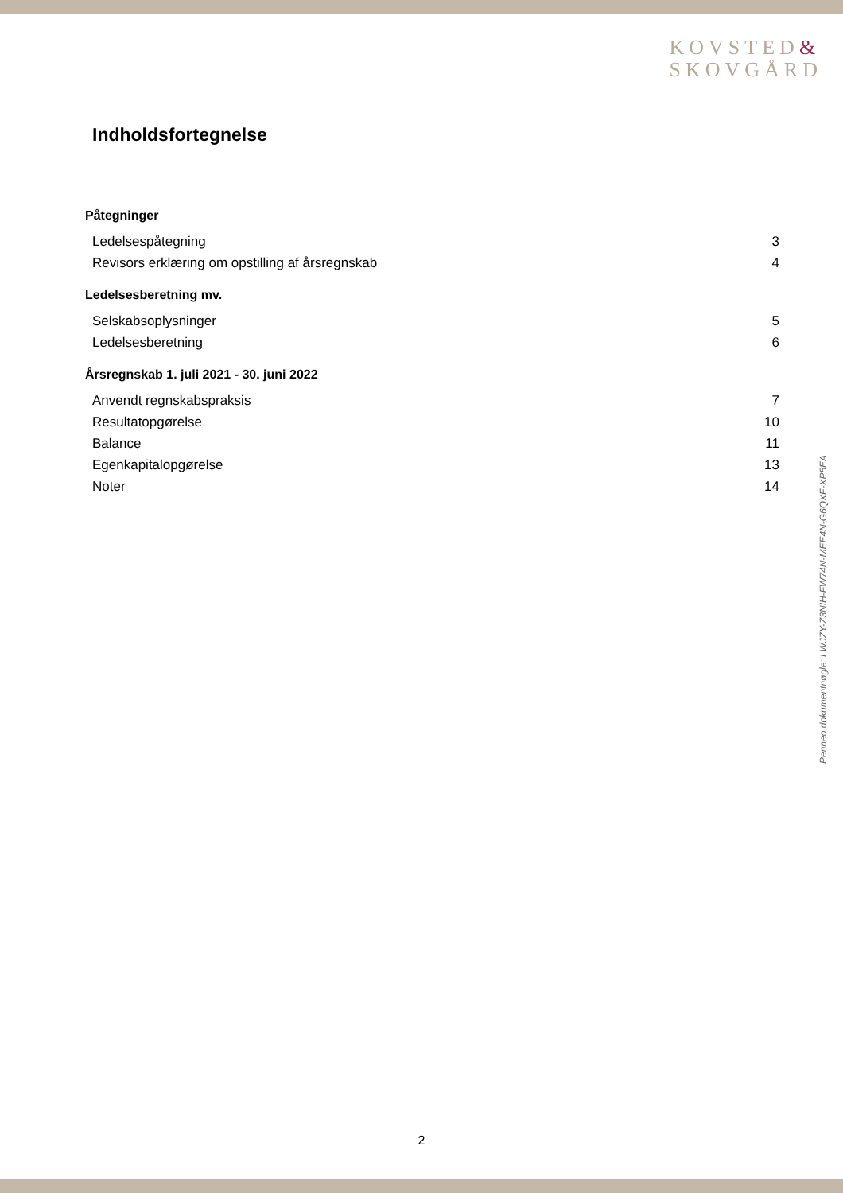KOVSTED&
SKOVGÅRD
Indholdsfortegnelse
Påtegninger
Ledelsespåtegning 3
Revisors erklæring om opstilling af årsregnskab 4
Ledelsesberetning mv.
Selskabsoplysninger 5
Ledelsesberetning 6
Årsregnskab 1. juli 2021 - 30. juni 2022
Anvendt regnskabspraksis 7
Resultatopgørelse 10
Balance 11
Egenkapitalopgørelse 13
Noter 14
Penneo dokumentnøgle: LWJZY-Z3NIH-FW74N-MEE4N-G6QXF-XP5EA
2